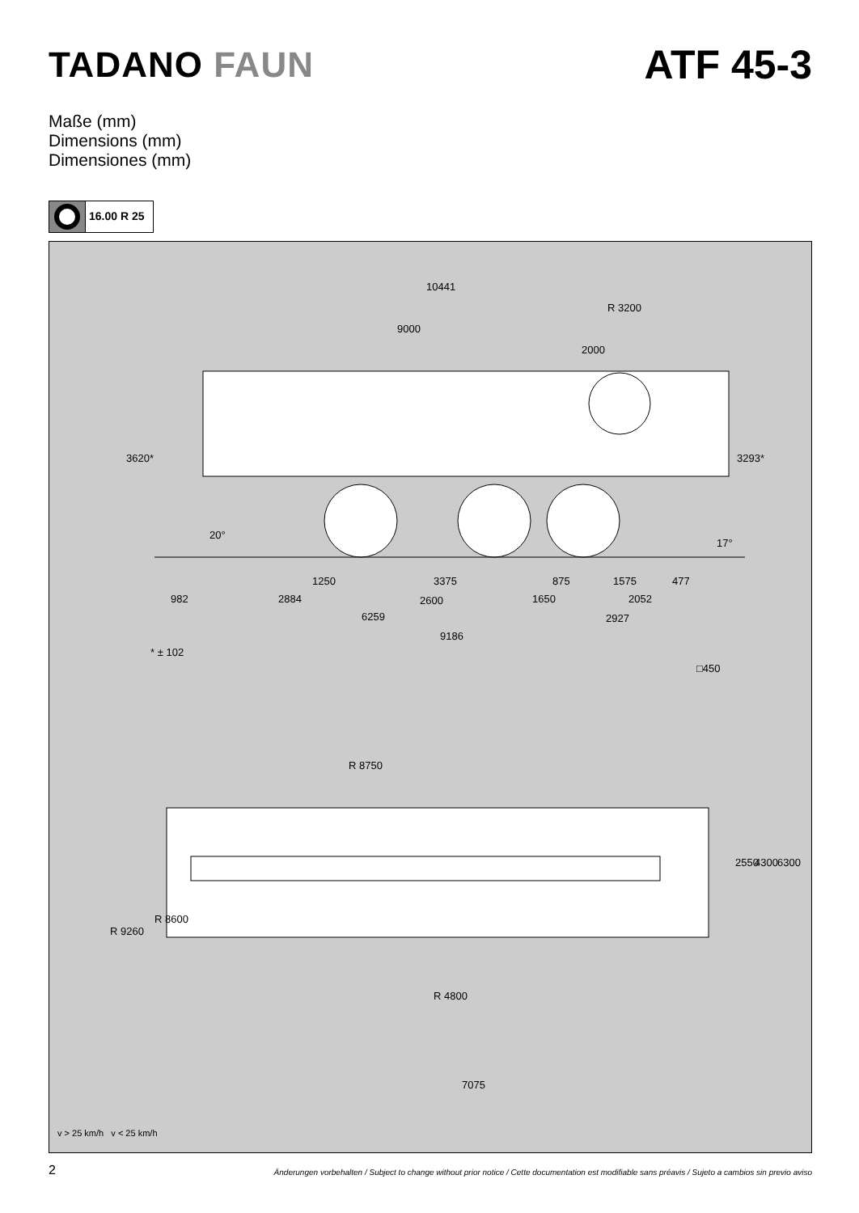TADANO FAUN ATF 45-3
Maße (mm)
Dimensions (mm)
Dimensiones (mm)
16.00 R 25
10441
R 3200
9000
2000
3620* 3293*
20°
17°
1250 3375 875 1575 477
982 2884 2600 1650 2052
6259 2927
9186
* ± 102
□450
R 8750
2550 4300 6300
R 8600
R 9260
R 4800
7075
v > 25 km/h v < 25 km/h
2 Änderungen vorbehalten / Subject to change without prior notice / Cette documentation est modifiable sans préavis / Sujeto a cambios sin previo aviso